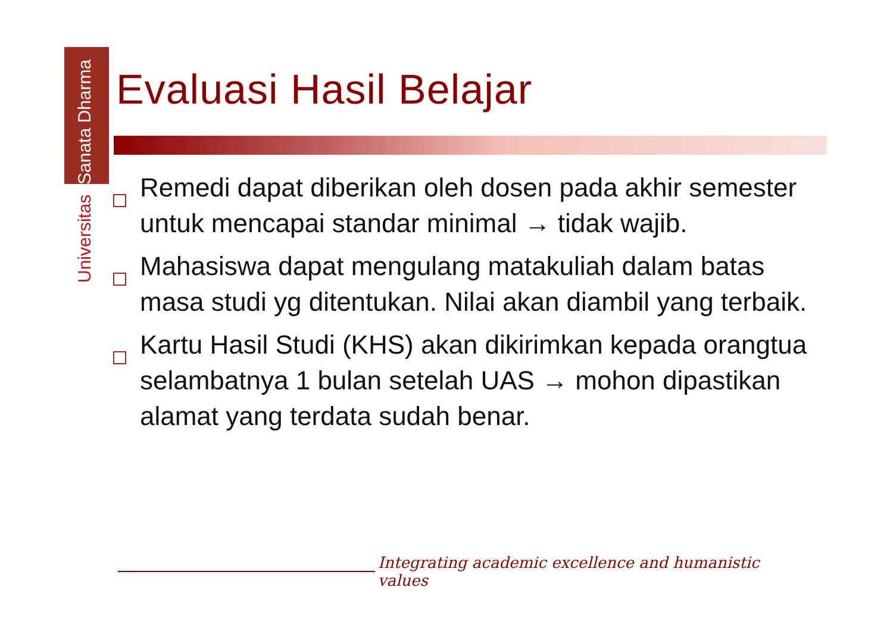Universitas Sanata Dharma
Evaluasi Hasil Belajar
Remedi dapat diberikan oleh dosen pada akhir semester untuk mencapai standar minimal → tidak wajib.
Mahasiswa dapat mengulang matakuliah dalam batas masa studi yg ditentukan. Nilai akan diambil yang terbaik.
Kartu Hasil Studi (KHS) akan dikirimkan kepada orangtua selambatnya 1 bulan setelah UAS → mohon dipastikan alamat yang terdata sudah benar.
Integrating academic excellence and humanistic values